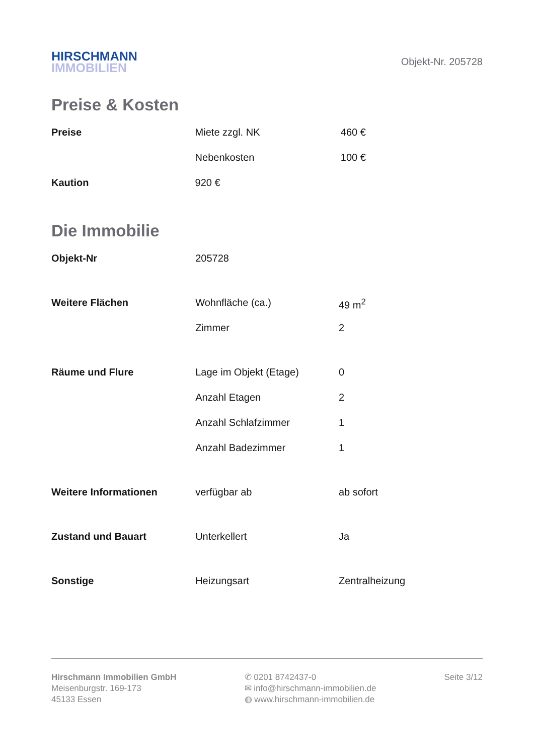HIRSCHMANN
IMMOBILIEN
Objekt-Nr. 205728
Preise & Kosten
| Preise | Miete zzgl. NK | 460 € |
| | Nebenkosten | 100 € |
| Kaution | 920 € | |
Die Immobilie
| Objekt-Nr | 205728 | |
| Weitere Flächen | Wohnfläche (ca.) | 49 m<sup>2</sup> |
| | Zimmer | 2 |
| Räume und Flure | Lage im Objekt (Etage) | 0 |
| | Anzahl Etagen | 2 |
| | Anzahl Schlafzimmer | 1 |
| | Anzahl Badezimmer | 1 |
| Weitere Informationen | verfügbar ab | ab sofort |
| Zustand und Bauart | Unterkellert | Ja |
| Sonstige | Heizungsart | Zentralheizung |
Hirschmann Immobilien GmbH
Meisenburgstr. 169-173
45133 Essen
✆ 0201 8742437-0
✉ info@hirschmann-immobilien.de
◍ www.hirschmann-immobilien.de
Seite 3/12